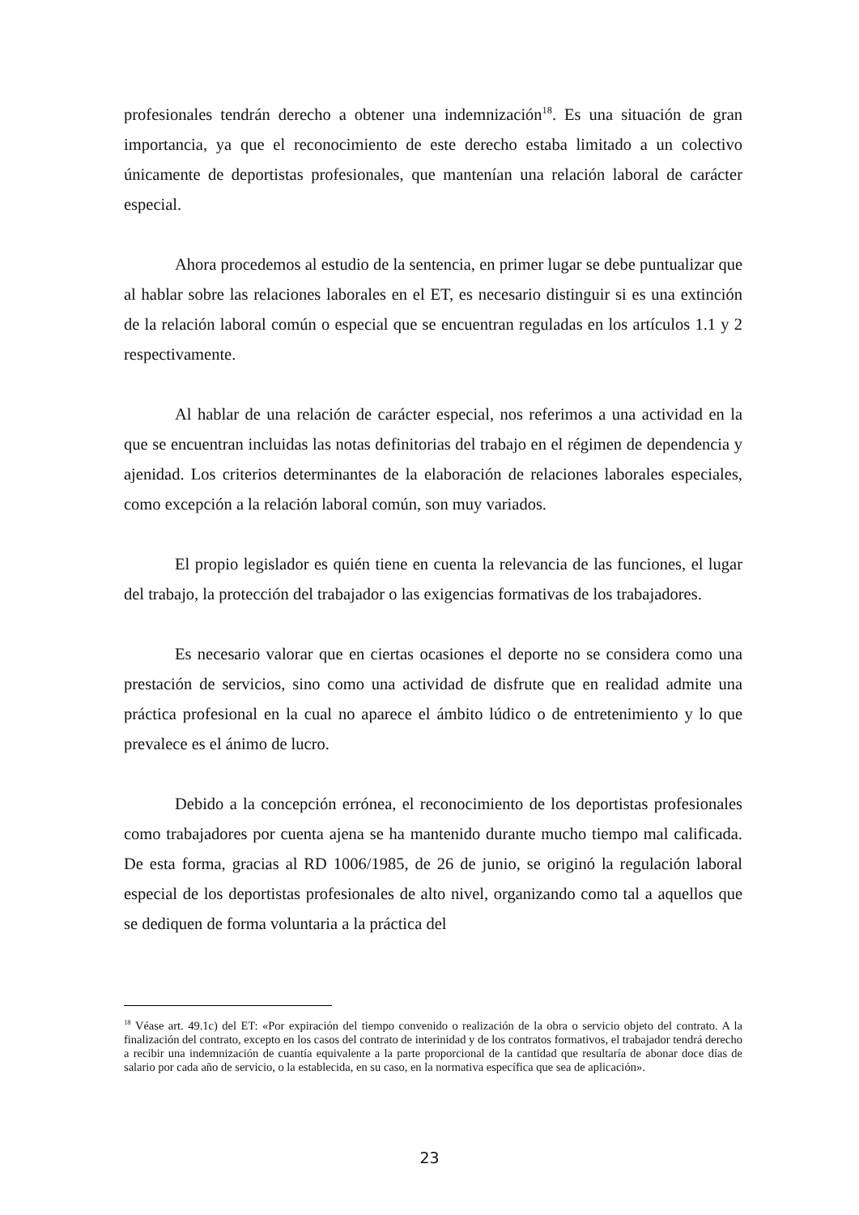profesionales tendrán derecho a obtener una indemnización<sup>18</sup>. Es una situación de gran importancia, ya que el reconocimiento de este derecho estaba limitado a un colectivo únicamente de deportistas profesionales, que mantenían una relación laboral de carácter especial.
Ahora procedemos al estudio de la sentencia, en primer lugar se debe puntualizar que al hablar sobre las relaciones laborales en el ET, es necesario distinguir si es una extinción de la relación laboral común o especial que se encuentran reguladas en los artículos 1.1 y 2 respectivamente.
Al hablar de una relación de carácter especial, nos referimos a una actividad en la que se encuentran incluidas las notas definitorias del trabajo en el régimen de dependencia y ajenidad. Los criterios determinantes de la elaboración de relaciones laborales especiales, como excepción a la relación laboral común, son muy variados.
El propio legislador es quién tiene en cuenta la relevancia de las funciones, el lugar del trabajo, la protección del trabajador o las exigencias formativas de los trabajadores.
Es necesario valorar que en ciertas ocasiones el deporte no se considera como una prestación de servicios, sino como una actividad de disfrute que en realidad admite una práctica profesional en la cual no aparece el ámbito lúdico o de entretenimiento y lo que prevalece es el ánimo de lucro.
Debido a la concepción errónea, el reconocimiento de los deportistas profesionales como trabajadores por cuenta ajena se ha mantenido durante mucho tiempo mal calificada. De esta forma, gracias al RD 1006/1985, de 26 de junio, se originó la regulación laboral especial de los deportistas profesionales de alto nivel, organizando como tal a aquellos que se dediquen de forma voluntaria a la práctica del
<sup>18</sup> Véase art. 49.1c) del ET: «Por expiración del tiempo convenido o realización de la obra o servicio objeto del contrato. A la finalización del contrato, excepto en los casos del contrato de interinidad y de los contratos formativos, el trabajador tendrá derecho a recibir una indemnización de cuantía equivalente a la parte proporcional de la cantidad que resultaría de abonar doce días de salario por cada año de servicio, o la establecida, en su caso, en la normativa específica que sea de aplicación».
23